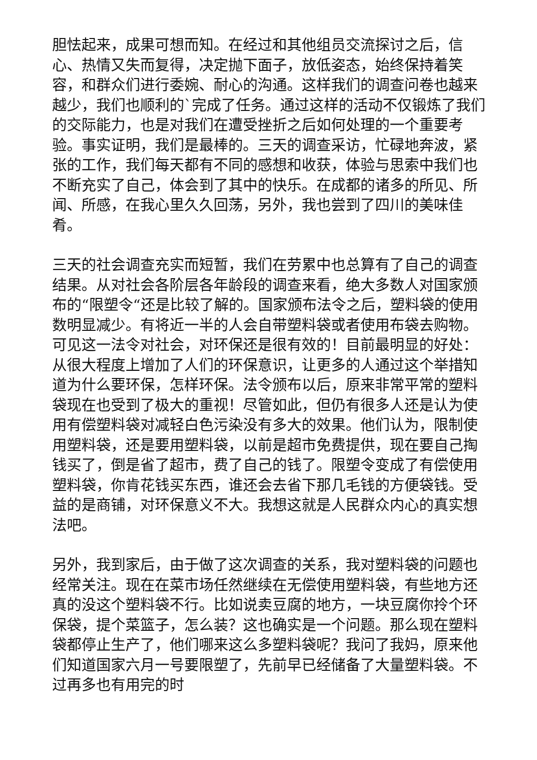胆怯起来，成果可想而知。在经过和其他组员交流探讨之后，信心、热情又失而复得，决定抛下面子，放低姿态，始终保持着笑容，和群众们进行委婉、耐心的沟通。这样我们的调查问卷也越来越少，我们也顺利的`完成了任务。通过这样的活动不仅锻炼了我们的交际能力，也是对我们在遭受挫折之后如何处理的一个重要考验。事实证明，我们是最棒的。三天的调查采访，忙碌地奔波，紧张的工作，我们每天都有不同的感想和收获，体验与思索中我们也不断充实了自己，体会到了其中的快乐。在成都的诸多的所见、所闻、所感，在我心里久久回荡，另外，我也尝到了四川的美味佳肴。
三天的社会调查充实而短暂，我们在劳累中也总算有了自己的调查结果。从对社会各阶层各年龄段的调查来看，绝大多数人对国家颁布的“限塑令“还是比较了解的。国家颁布法令之后，塑料袋的使用数明显减少。有将近一半的人会自带塑料袋或者使用布袋去购物。可见这一法令对社会，对环保还是很有效的！目前最明显的好处：从很大程度上增加了人们的环保意识，让更多的人通过这个举措知道为什么要环保，怎样环保。法令颁布以后，原来非常平常的塑料袋现在也受到了极大的重视！尽管如此，但仍有很多人还是认为使用有偿塑料袋对减轻白色污染没有多大的效果。他们认为，限制使用塑料袋，还是要用塑料袋，以前是超市免费提供，现在要自己掏钱买了，倒是省了超市，费了自己的钱了。限塑令变成了有偿使用塑料袋，你肯花钱买东西，谁还会去省下那几毛钱的方便袋钱。受益的是商铺，对环保意义不大。我想这就是人民群众内心的真实想法吧。
另外，我到家后，由于做了这次调查的关系，我对塑料袋的问题也经常关注。现在在菜市场任然继续在无偿使用塑料袋，有些地方还真的没这个塑料袋不行。比如说卖豆腐的地方，一块豆腐你拎个环保袋，提个菜篮子，怎么装？这也确实是一个问题。那么现在塑料袋都停止生产了，他们哪来这么多塑料袋呢？我问了我妈，原来他们知道国家六月一号要限塑了，先前早已经储备了大量塑料袋。不过再多也有用完的时